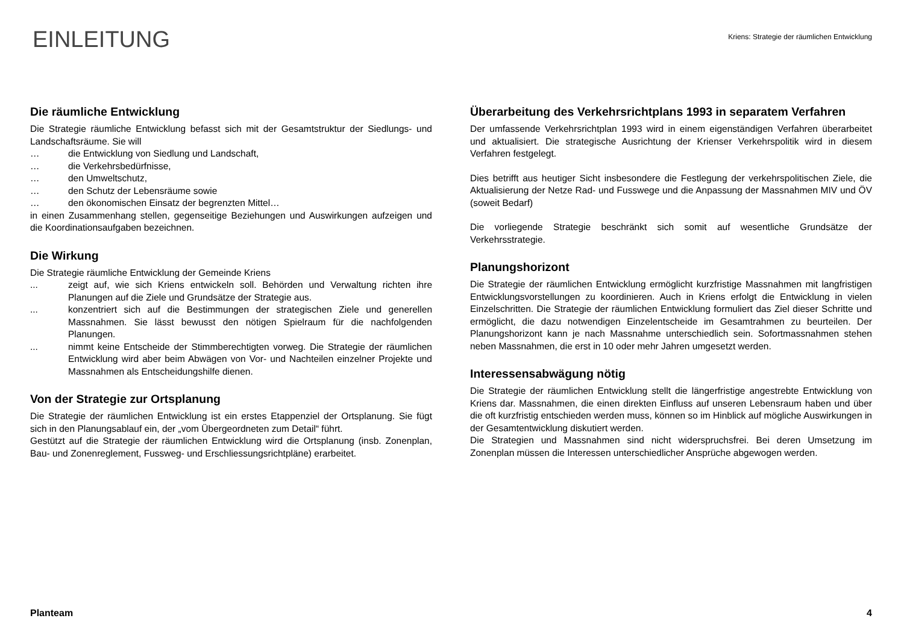EINLEITUNG
Kriens: Strategie der räumlichen Entwicklung
Die räumliche Entwicklung
Die Strategie räumliche Entwicklung befasst sich mit der Gesamtstruktur der Siedlungs- und Landschaftsräume. Sie will
… die Entwicklung von Siedlung und Landschaft,
… die Verkehrsbedürfnisse,
… den Umweltschutz,
… den Schutz der Lebensräume sowie
… den ökonomischen Einsatz der begrenzten Mittel…
in einen Zusammenhang stellen, gegenseitige Beziehungen und Auswirkungen aufzeigen und die Koordinationsaufgaben bezeichnen.
Die Wirkung
Die Strategie räumliche Entwicklung der Gemeinde Kriens
... zeigt auf, wie sich Kriens entwickeln soll. Behörden und Verwaltung richten ihre Planungen auf die Ziele und Grundsätze der Strategie aus.
... konzentriert sich auf die Bestimmungen der strategischen Ziele und generellen Massnahmen. Sie lässt bewusst den nötigen Spielraum für die nachfolgenden Planungen.
... nimmt keine Entscheide der Stimmberechtigten vorweg. Die Strategie der räumlichen Entwicklung wird aber beim Abwägen von Vor- und Nachteilen einzelner Projekte und Massnahmen als Entscheidungshilfe dienen.
Von der Strategie zur Ortsplanung
Die Strategie der räumlichen Entwicklung ist ein erstes Etappenziel der Ortsplanung. Sie fügt sich in den Planungsablauf ein, der „vom Übergeordneten zum Detail“ führt.
Gestützt auf die Strategie der räumlichen Entwicklung wird die Ortsplanung (insb. Zonenplan, Bau- und Zonenreglement, Fussweg- und Erschliessungsrichtpläne) erarbeitet.
Überarbeitung des Verkehrsrichtplans 1993 in separatem Verfahren
Der umfassende Verkehrsrichtplan 1993 wird in einem eigenständigen Verfahren überarbeitet und aktualisiert. Die strategische Ausrichtung der Krienser Verkehrspolitik wird in diesem Verfahren festgelegt.
Dies betrifft aus heutiger Sicht insbesondere die Festlegung der verkehrspolitischen Ziele, die Aktualisierung der Netze Rad- und Fusswege und die Anpassung der Massnahmen MIV und ÖV (soweit Bedarf)
Die vorliegende Strategie beschränkt sich somit auf wesentliche Grundsätze der Verkehrsstrategie.
Planungshorizont
Die Strategie der räumlichen Entwicklung ermöglicht kurzfristige Massnahmen mit langfristigen Entwicklungsvorstellungen zu koordinieren. Auch in Kriens erfolgt die Entwicklung in vielen Einzelschritten. Die Strategie der räumlichen Entwicklung formuliert das Ziel dieser Schritte und ermöglicht, die dazu notwendigen Einzelentscheide im Gesamtrahmen zu beurteilen. Der Planungshorizont kann je nach Massnahme unterschiedlich sein. Sofortmassnahmen stehen neben Massnahmen, die erst in 10 oder mehr Jahren umgesetzt werden.
Interessensabwägung nötig
Die Strategie der räumlichen Entwicklung stellt die längerfristige angestrebte Entwicklung von Kriens dar. Massnahmen, die einen direkten Einfluss auf unseren Lebensraum haben und über die oft kurzfristig entschieden werden muss, können so im Hinblick auf mögliche Auswirkungen in der Gesamtentwicklung diskutiert werden.
Die Strategien und Massnahmen sind nicht widerspruchsfrei. Bei deren Umsetzung im Zonenplan müssen die Interessen unterschiedlicher Ansprüche abgewogen werden.
Planteam 4